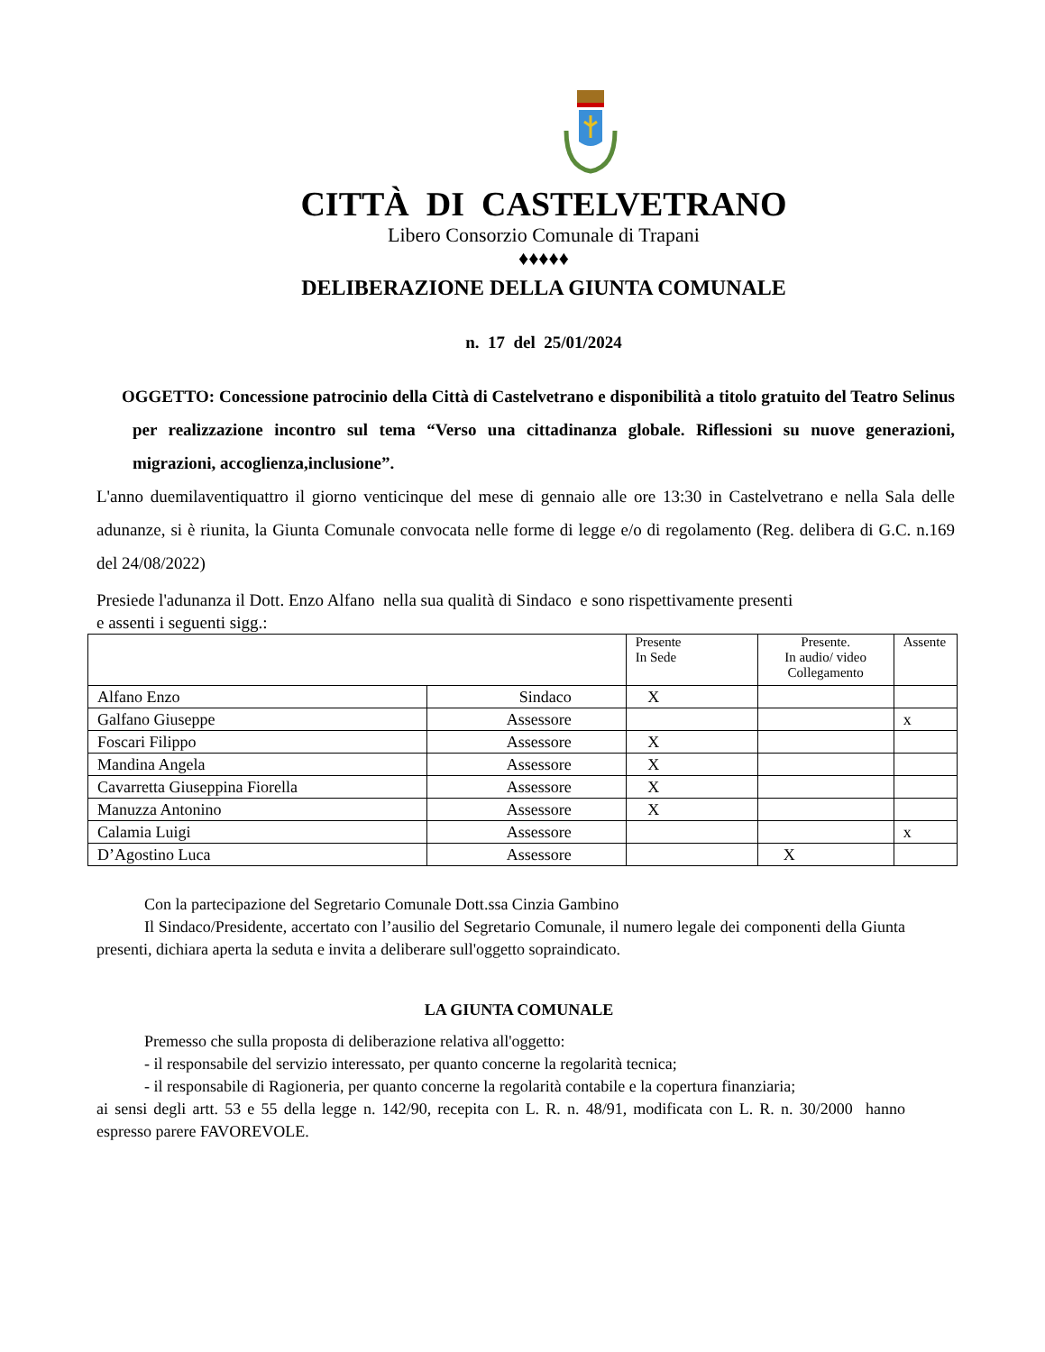CITTÀ DI CASTELVETRANO
Libero Consorzio Comunale di Trapani
♦♦♦♦♦
DELIBERAZIONE DELLA GIUNTA COMUNALE
n. 17 del 25/01/2024
OGGETTO: Concessione patrocinio della Città di Castelvetrano e disponibilità a titolo gratuito del Teatro Selinus per realizzazione incontro sul tema “Verso una cittadinanza globale. Riflessioni su nuove generazioni, migrazioni, accoglienza,inclusione”.
L'anno duemilaventiquattro il giorno venticinque del mese di gennaio alle ore 13:30 in Castelvetrano e nella Sala delle adunanze, si è riunita, la Giunta Comunale convocata nelle forme di legge e/o di regolamento (Reg. delibera di G.C. n.169 del 24/08/2022)
Presiede l'adunanza il Dott. Enzo Alfano nella sua qualità di Sindaco e sono rispettivamente presenti
e assenti i seguenti sigg.:
| | | Presente In Sede | Presente. In audio/ video Collegamento | Assente |
| --- | --- | --- | --- | --- |
| Alfano Enzo | Sindaco | X | | |
| Galfano Giuseppe | Assessore | | | x |
| Foscari Filippo | Assessore | X | | |
| Mandina Angela | Assessore | X | | |
| Cavarretta Giuseppina Fiorella | Assessore | X | | |
| Manuzza Antonino | Assessore | X | | |
| Calamia Luigi | Assessore | | | x |
| D’Agostino Luca | Assessore | | X | |
Con la partecipazione del Segretario Comunale Dott.ssa Cinzia Gambino
Il Sindaco/Presidente, accertato con l’ausilio del Segretario Comunale, il numero legale dei componenti della Giunta presenti, dichiara aperta la seduta e invita a deliberare sull'oggetto sopraindicato.
LA GIUNTA COMUNALE
Premesso che sulla proposta di deliberazione relativa all'oggetto:
- il responsabile del servizio interessato, per quanto concerne la regolarità tecnica;
- il responsabile di Ragioneria, per quanto concerne la regolarità contabile e la copertura finanziaria;
ai sensi degli artt. 53 e 55 della legge n. 142/90, recepita con L. R. n. 48/91, modificata con L. R. n. 30/2000 hanno espresso parere FAVOREVOLE.